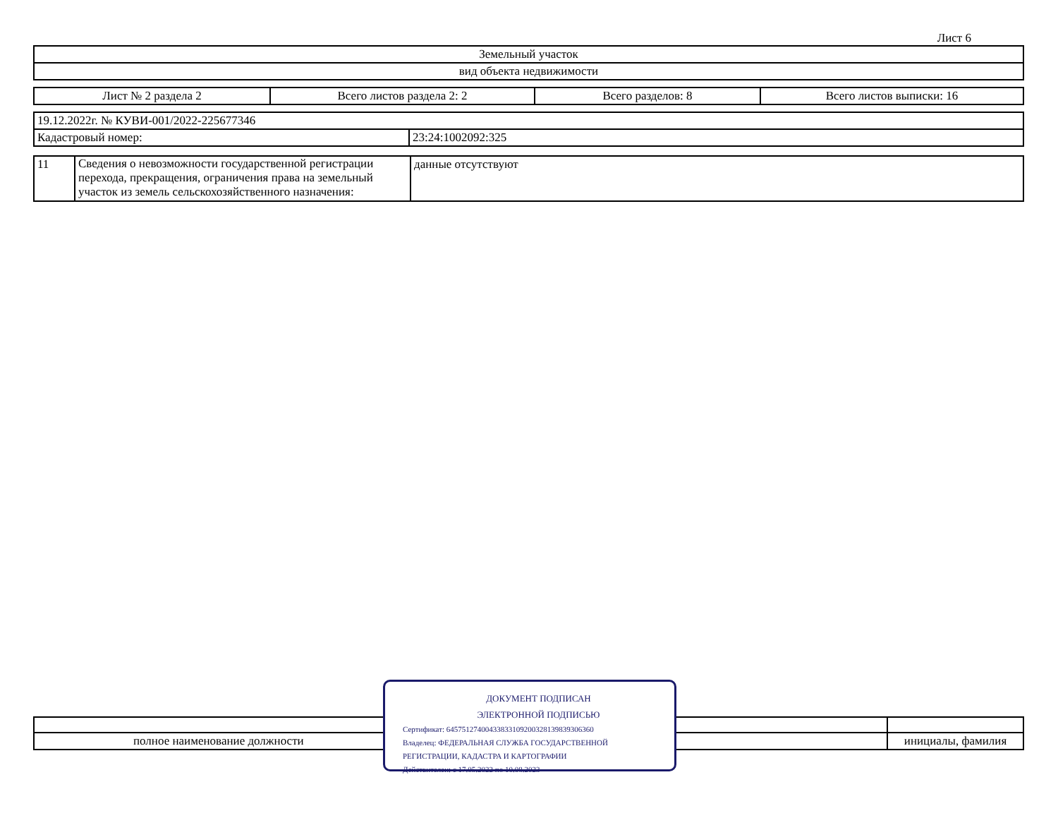Лист 6
| Земельный участок |
| вид объекта недвижимости |
| Лист № 2 раздела 2 | Всего листов раздела 2: 2 | Всего разделов: 8 | Всего листов выписки: 16 |
| 19.12.2022г. № КУВИ-001/2022-225677346 | |
| Кадастровый номер: | 23:24:1002092:325 |
| 11 | Сведения о невозможности государственной регистрации перехода, прекращения, ограничения права на земельный участок из земель сельскохозяйственного назначения: | данные отсутствуют |
| полное наименование должности | инициалы, фамилия |
ДОКУМЕНТ ПОДПИСАН
ЭЛЕКТРОННОЙ ПОДПИСЬЮ
Сертификат: 645751274004338331092003281398393063​60
Владелец: ФЕДЕРАЛЬНАЯ СЛУЖБА ГОСУДАРСТВЕННОЙ
РЕГИСТРАЦИИ, КАДАСТРА И КАРТОГРАФИИ
Действителен: с 17.05.2022 по 10.08.2023